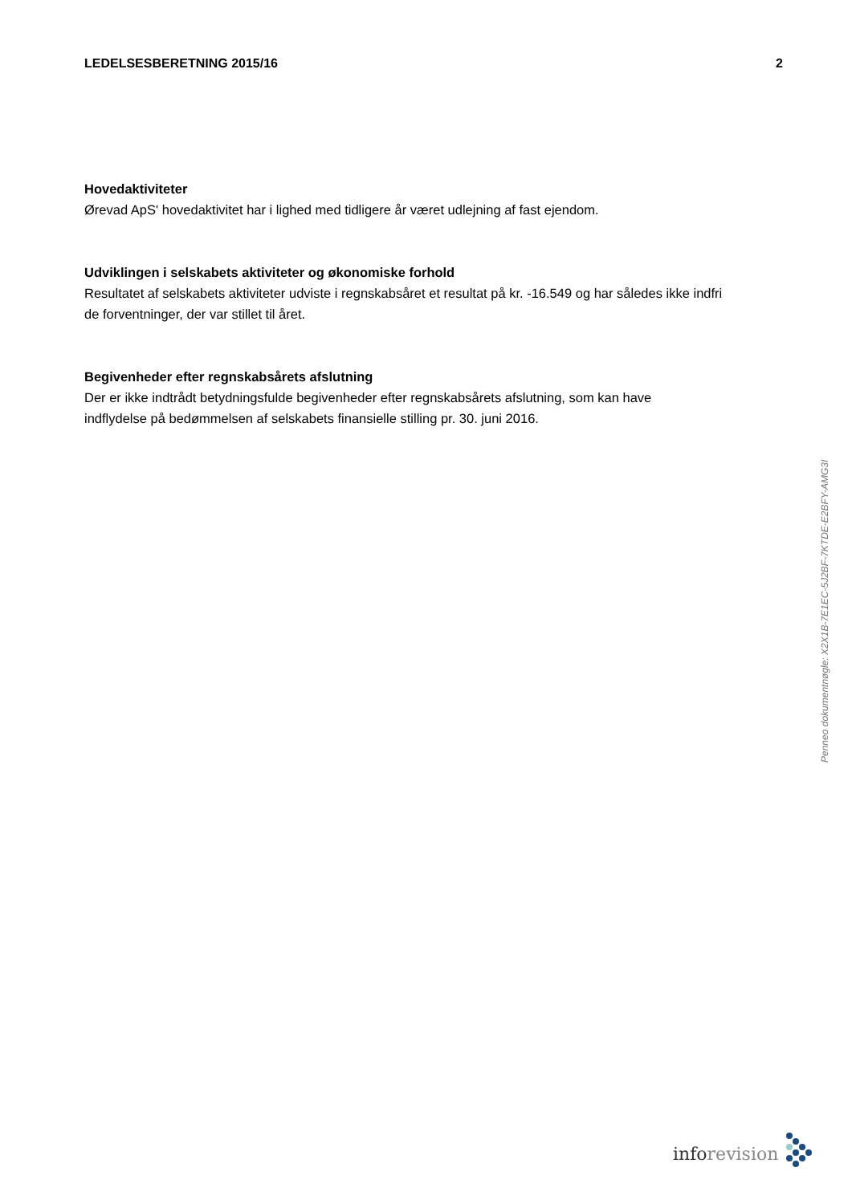LEDELSESBERETNING 2015/16 2
Hovedaktiviteter
Ørevad ApS' hovedaktivitet har i lighed med tidligere år været udlejning af fast ejendom.
Udviklingen i selskabets aktiviteter og økonomiske forhold
Resultatet af selskabets aktiviteter udviste i regnskabsåret et resultat på kr. -16.549 og har således ikke indfri
de forventninger, der var stillet til året.
Begivenheder efter regnskabsårets afslutning
Der er ikke indtrådt betydningsfulde begivenheder efter regnskabsårets afslutning, som kan have
indflydelse på bedømmelsen af selskabets finansielle stilling pr. 30. juni 2016.
Penneo dokumentnøgle: X2X1B-7E1EC-5J2BF-7KTDE-E2BFY-AMG3I
info revision